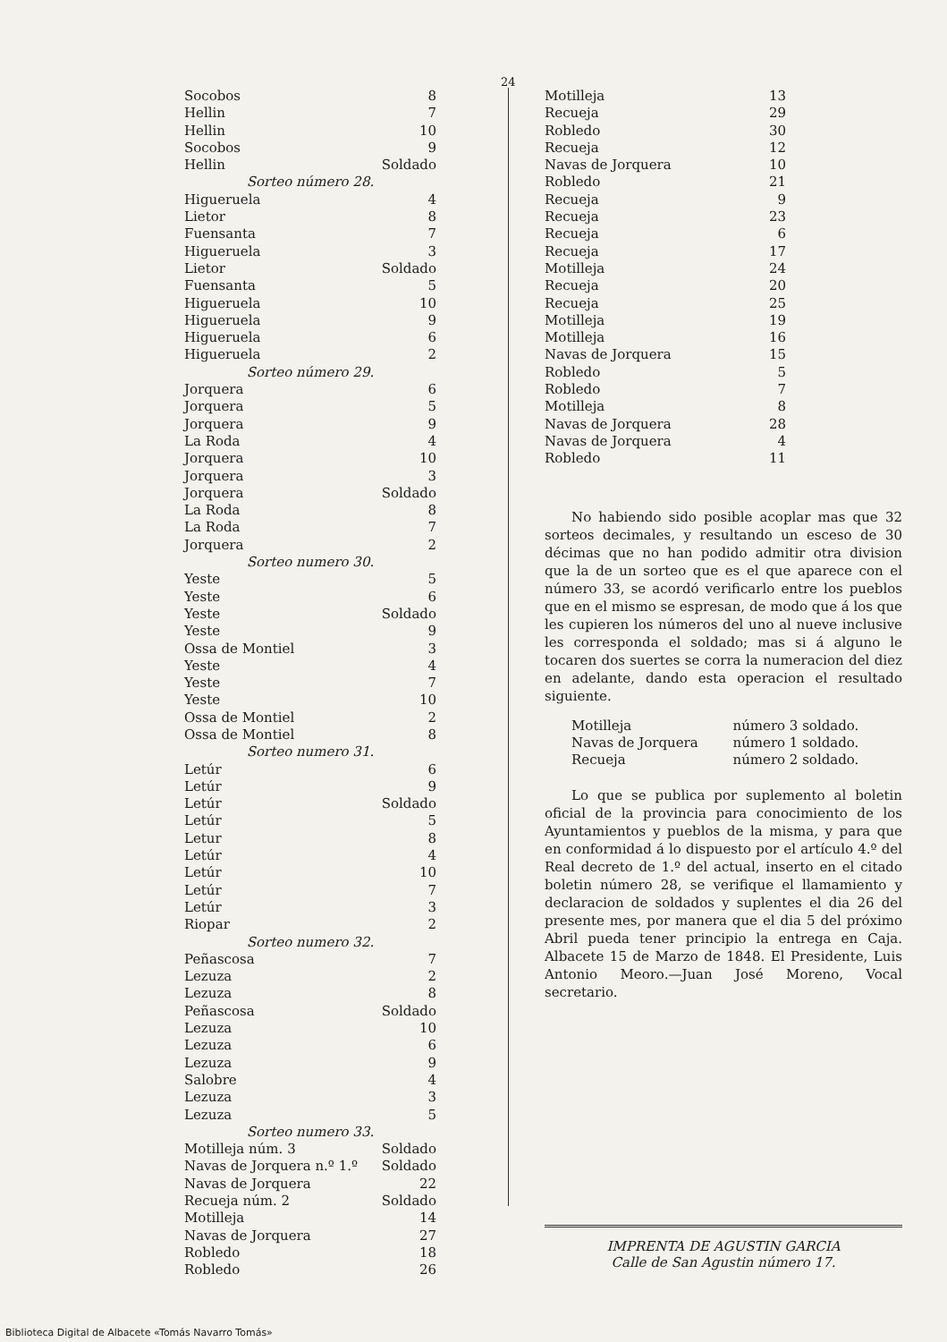24
| Socobos | 8 |
| Hellin | 7 |
| Hellin | 10 |
| Socobos | 9 |
| Hellin | Soldado |
| Sorteo número 28. | |
| Higueruela | 4 |
| Lietor | 8 |
| Fuensanta | 7 |
| Higueruela | 3 |
| Lietor | Soldado |
| Fuensanta | 5 |
| Higueruela | 10 |
| Higueruela | 9 |
| Higueruela | 6 |
| Higueruela | 2 |
| Sorteo número 29. | |
| Jorquera | 6 |
| Jorquera | 5 |
| Jorquera | 9 |
| La Roda | 4 |
| Jorquera | 10 |
| Jorquera | 3 |
| Jorquera | Soldado |
| La Roda | 8 |
| La Roda | 7 |
| Jorquera | 2 |
| Sorteo numero 30. | |
| Yeste | 5 |
| Yeste | 6 |
| Yeste | Soldado |
| Yeste | 9 |
| Ossa de Montiel | 3 |
| Yeste | 4 |
| Yeste | 7 |
| Yeste | 10 |
| Ossa de Montiel | 2 |
| Ossa de Montiel | 8 |
| Sorteo numero 31. | |
| Letúr | 6 |
| Letúr | 9 |
| Letúr | Soldado |
| Letúr | 5 |
| Letur | 8 |
| Letúr | 4 |
| Letúr | 10 |
| Letúr | 7 |
| Letúr | 3 |
| Riopar | 2 |
| Sorteo numero 32. | |
| Peñascosa | 7 |
| Lezuza | 2 |
| Lezuza | 8 |
| Peñascosa | Soldado |
| Lezuza | 10 |
| Lezuza | 6 |
| Lezuza | 9 |
| Salobre | 4 |
| Lezuza | 3 |
| Lezuza | 5 |
| Sorteo numero 33. | |
| Motilleja núm. 3 | Soldado |
| Navas de Jorquera n.º 1.º | Soldado |
| Navas de Jorquera | 22 |
| Recueja núm. 2 | Soldado |
| Motilleja | 14 |
| Navas de Jorquera | 27 |
| Robledo | 18 |
| Robledo | 26 |
| Motilleja | 13 |
| Recueja | 29 |
| Robledo | 30 |
| Recueja | 12 |
| Navas de Jorquera | 10 |
| Robledo | 21 |
| Recueja | 9 |
| Recueja | 23 |
| Recueja | 6 |
| Recueja | 17 |
| Motilleja | 24 |
| Recueja | 20 |
| Recueja | 25 |
| Motilleja | 19 |
| Motilleja | 16 |
| Navas de Jorquera | 15 |
| Robledo | 5 |
| Robledo | 7 |
| Motilleja | 8 |
| Navas de Jorquera | 28 |
| Navas de Jorquera | 4 |
| Robledo | 11 |
No habiendo sido posible acoplar mas que 32 sorteos decimales, y resultando un esceso de 30 décimas que no han podido admitir otra division que la de un sorteo que es el que aparece con el número 33, se acordó verificarlo entre los pueblos que en el mismo se espresan, de modo que á los que les cupieren los números del uno al nueve inclusive les corresponda el soldado; mas si á alguno le tocaren dos suertes se corra la numeracion del diez en adelante, dando esta operacion el resultado siguiente.
| Motilleja | número 3 soldado. |
| Navas de Jorquera | número 1 soldado. |
| Recueja | número 2 soldado. |
Lo que se publica por suplemento al boletin oficial de la provincia para conocimiento de los Ayuntamientos y pueblos de la misma, y para que en conformidad á lo dispuesto por el artículo 4.º del Real decreto de 1.º del actual, inserto en el citado boletin número 28, se verifique el llamamiento y declaracion de soldados y suplentes el dia 26 del presente mes, por manera que el dia 5 del próximo Abril pueda tener principio la entrega en Caja. Albacete 15 de Marzo de 1848. El Presidente, Luis Antonio Meoro.—Juan José Moreno, Vocal secretario.
IMPRENTA DE AGUSTIN GARCIA
Calle de San Agustin número 17.
Biblioteca Digital de Albacete «Tomás Navarro Tomás»